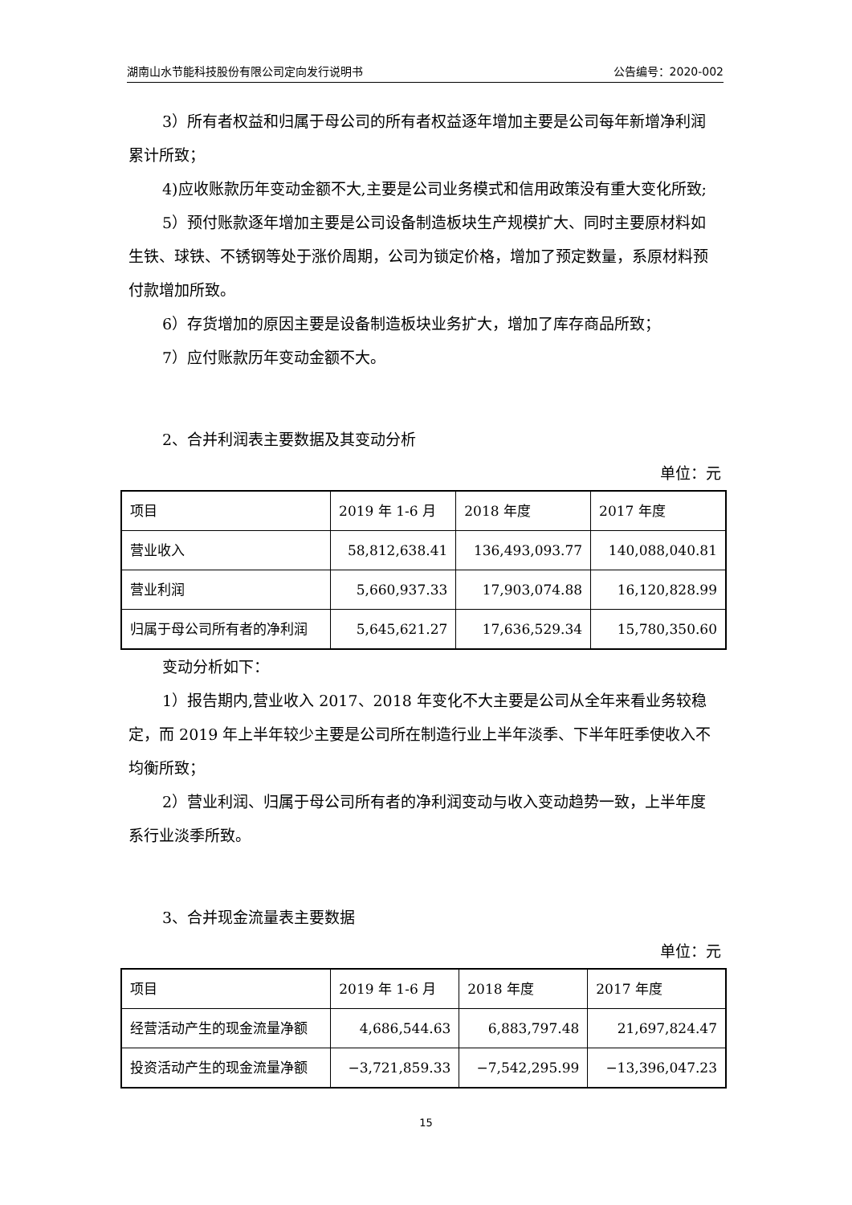湖南山水节能科技股份有限公司定向发行说明书 公告编号：2020-002
3）所有者权益和归属于母公司的所有者权益逐年增加主要是公司每年新增净利润累计所致；
4)应收账款历年变动金额不大,主要是公司业务模式和信用政策没有重大变化所致;
5）预付账款逐年增加主要是公司设备制造板块生产规模扩大、同时主要原材料如生铁、球铁、不锈钢等处于涨价周期，公司为锁定价格，增加了预定数量，系原材料预付款增加所致。
6）存货增加的原因主要是设备制造板块业务扩大，增加了库存商品所致；
7）应付账款历年变动金额不大。
2、合并利润表主要数据及其变动分析
单位：元
| 项目 | 2019 年 1-6 月 | 2018 年度 | 2017 年度 |
| 营业收入 | 58,812,638.41 | 136,493,093.77 | 140,088,040.81 |
| 营业利润 | 5,660,937.33 | 17,903,074.88 | 16,120,828.99 |
| 归属于母公司所有者的净利润 | 5,645,621.27 | 17,636,529.34 | 15,780,350.60 |
变动分析如下：
1）报告期内,营业收入 2017、2018 年变化不大主要是公司从全年来看业务较稳定，而 2019 年上半年较少主要是公司所在制造行业上半年淡季、下半年旺季使收入不均衡所致；
2）营业利润、归属于母公司所有者的净利润变动与收入变动趋势一致，上半年度系行业淡季所致。
3、合并现金流量表主要数据
单位：元
| 项目 | 2019 年 1-6 月 | 2018 年度 | 2017 年度 |
| 经营活动产生的现金流量净额 | 4,686,544.63 | 6,883,797.48 | 21,697,824.47 |
| 投资活动产生的现金流量净额 | −3,721,859.33 | −7,542,295.99 | −13,396,047.23 |
15